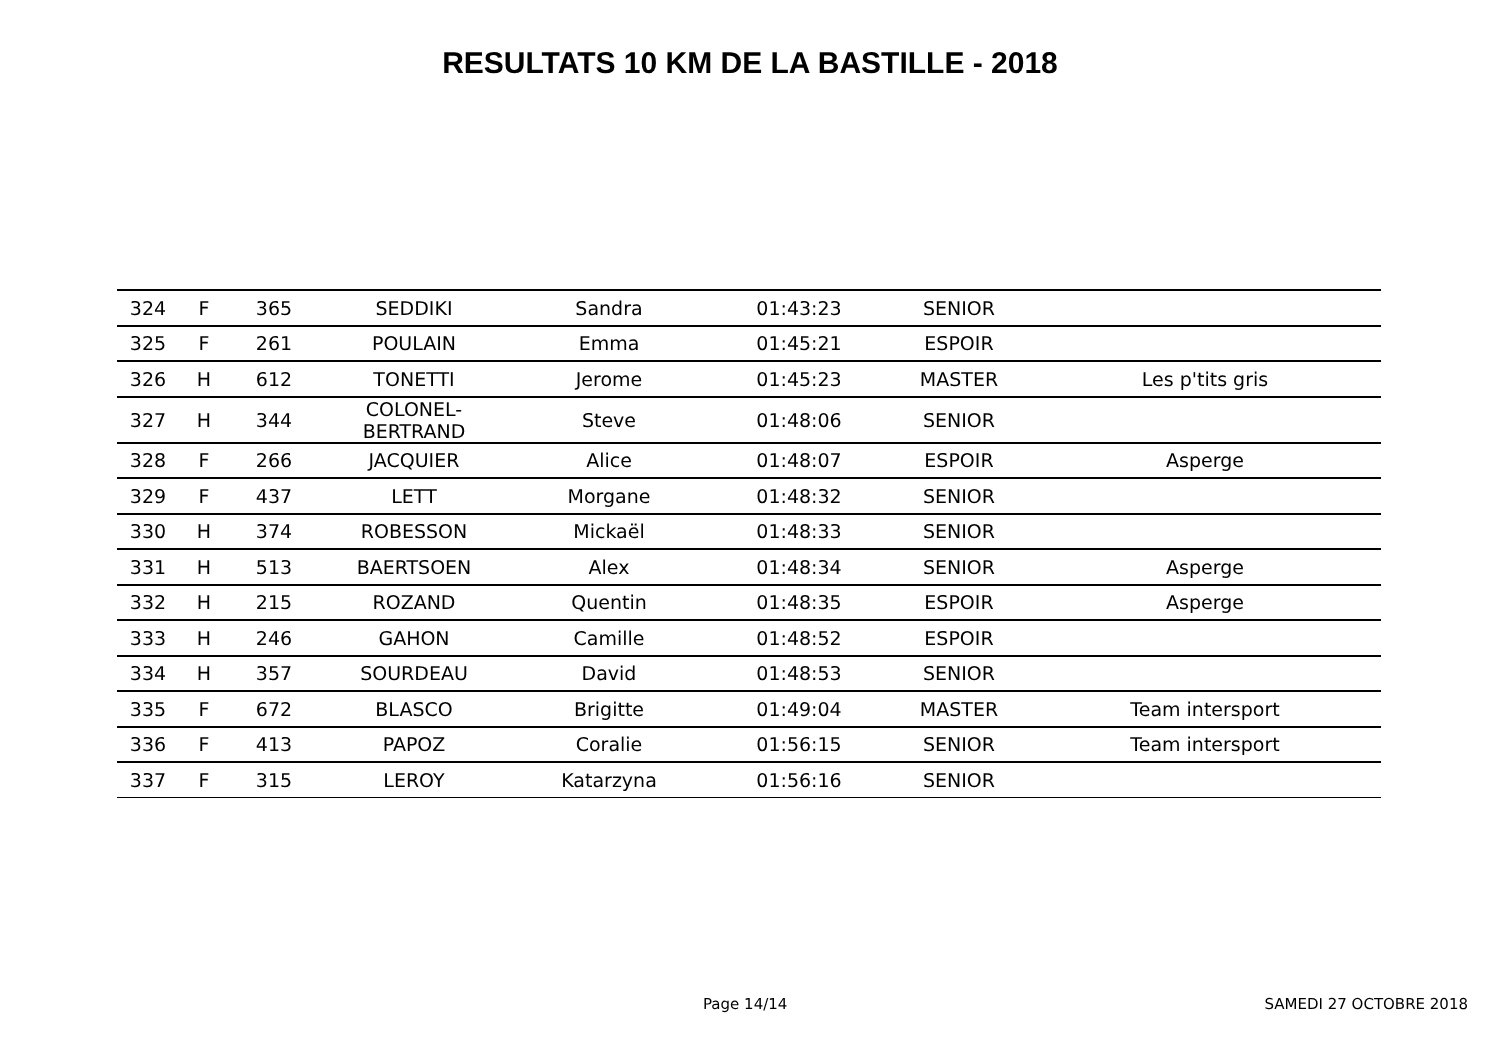RESULTATS 10 KM DE LA BASTILLE - 2018
| 324 | F | 365 | SEDDIKI | Sandra | 01:43:23 | SENIOR | |
| 325 | F | 261 | POULAIN | Emma | 01:45:21 | ESPOIR | |
| 326 | H | 612 | TONETTI | Jerome | 01:45:23 | MASTER | Les p'tits gris |
| 327 | H | 344 | COLONEL-BERTRAND | Steve | 01:48:06 | SENIOR | |
| 328 | F | 266 | JACQUIER | Alice | 01:48:07 | ESPOIR | Asperge |
| 329 | F | 437 | LETT | Morgane | 01:48:32 | SENIOR | |
| 330 | H | 374 | ROBESSON | Mickaël | 01:48:33 | SENIOR | |
| 331 | H | 513 | BAERTSOEN | Alex | 01:48:34 | SENIOR | Asperge |
| 332 | H | 215 | ROZAND | Quentin | 01:48:35 | ESPOIR | Asperge |
| 333 | H | 246 | GAHON | Camille | 01:48:52 | ESPOIR | |
| 334 | H | 357 | SOURDEAU | David | 01:48:53 | SENIOR | |
| 335 | F | 672 | BLASCO | Brigitte | 01:49:04 | MASTER | Team intersport |
| 336 | F | 413 | PAPOZ | Coralie | 01:56:15 | SENIOR | Team intersport |
| 337 | F | 315 | LEROY | Katarzyna | 01:56:16 | SENIOR | |
Page 14/14 SAMEDI 27 OCTOBRE 2018